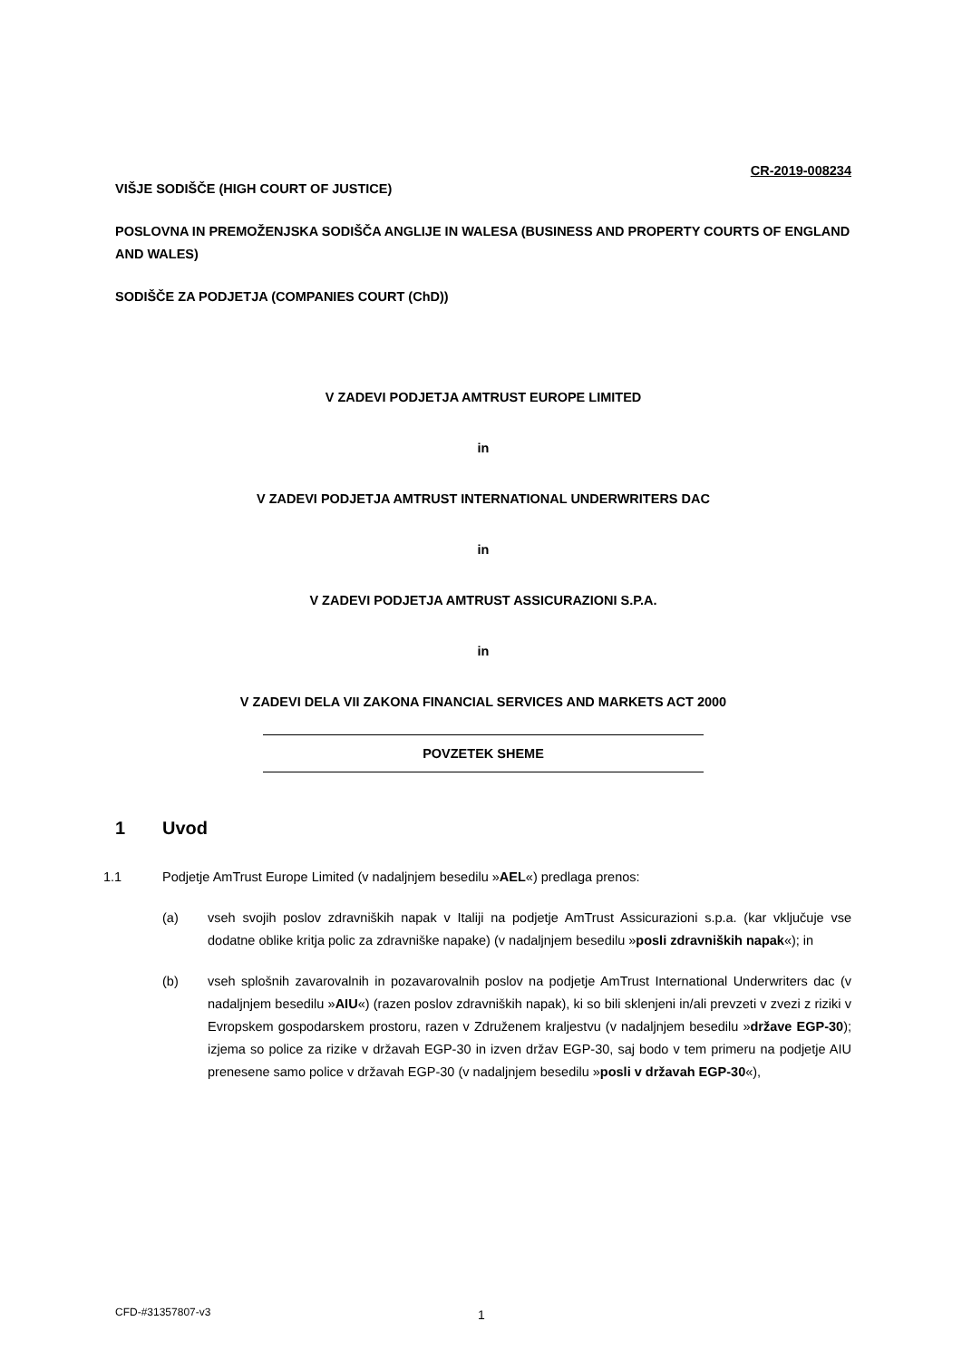CR-2019-008234
VIŠJE SODIŠČE (HIGH COURT OF JUSTICE)
POSLOVNA IN PREMOŽENJSKA SODIŠČA ANGLIJE IN WALESA (BUSINESS AND PROPERTY COURTS OF ENGLAND AND WALES)
SODIŠČE ZA PODJETJA (COMPANIES COURT (ChD))
V ZADEVI PODJETJA AMTRUST EUROPE LIMITED
in
V ZADEVI PODJETJA AMTRUST INTERNATIONAL UNDERWRITERS DAC
in
V ZADEVI PODJETJA AMTRUST ASSICURAZIONI S.P.A.
in
V ZADEVI DELA VII ZAKONA FINANCIAL SERVICES AND MARKETS ACT 2000
POVZETEK SHEME
1 Uvod
1.1 Podjetje AmTrust Europe Limited (v nadaljnjem besedilu »AEL«) predlaga prenos:
(a) vseh svojih poslov zdravniških napak v Italiji na podjetje AmTrust Assicurazioni s.p.a. (kar vključuje vse dodatne oblike kritja polic za zdravniške napake) (v nadaljnjem besedilu »posli zdravniških napak«); in
(b) vseh splošnih zavarovalnih in pozavarovalnih poslov na podjetje AmTrust International Underwriters dac (v nadaljnjem besedilu »AIU«) (razen poslov zdravniških napak), ki so bili sklenjeni in/ali prevzeti v zvezi z riziki v Evropskem gospodarskem prostoru, razen v Združenem kraljestvu (v nadaljnjem besedilu »države EGP-30); izjema so police za rizike v državah EGP-30 in izven držav EGP-30, saj bodo v tem primeru na podjetje AIU prenesene samo police v državah EGP-30 (v nadaljnjem besedilu »posli v državah EGP-30«),
CFD-#31357807-v3 1